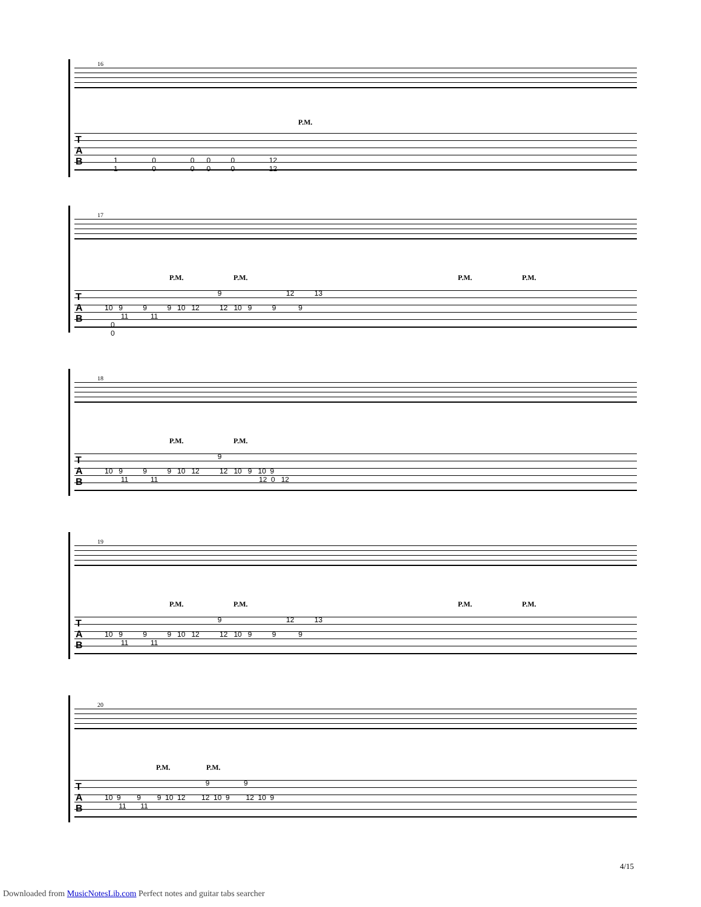16
P.M.
T
A
B
1 0 0 0 0 12
1 0 0 0 0 12
17
P.M. P.M. P.M. P.M.
T
A
B
9 12 13
10 9 9 9 10 12 12 10 9 9 9
11 11
0
0
18
P.M. P.M.
T
A
B
9
10 9 9 9 10 12 12 10 9 10 9
11 11 12 0 12
19
P.M. P.M. P.M. P.M.
T
A
B
9 12 13
10 9 9 9 10 12 12 10 9 9 9
11 11
20
P.M. P.M.
T
A
B
9 9
10 9 9 9 10 12 12 10 9 12 10 9
11 11
4/15
Downloaded from MusicNotesLib.com Perfect notes and guitar tabs searcher